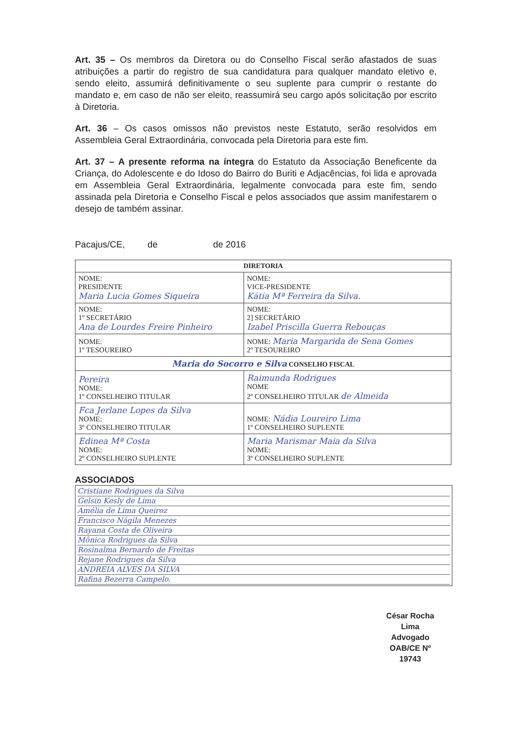Art. 35 – Os membros da Diretora ou do Conselho Fiscal serão afastados de suas atribuições a partir do registro de sua candidatura para qualquer mandato eletivo e, sendo eleito, assumirá definitivamente o seu suplente para cumprir o restante do mandato e, em caso de não ser eleito, reassumirá seu cargo após solicitação por escrito à Diretoria.
Art. 36 – Os casos omissos não previstos neste Estatuto, serão resolvidos em Assembleia Geral Extraordinária, convocada pela Diretoria para este fim.
Art. 37 – A presente reforma na íntegra do Estatuto da Associação Beneficente da Criança, do Adolescente e do Idoso do Bairro do Buriti e Adjacências, foi lida e aprovada em Assembleia Geral Extraordinária, legalmente convocada para este fim, sendo assinada pela Diretoria e Conselho Fiscal e pelos associados que assim manifestarem o desejo de também assinar.
Pacajus/CE, de de 2016
| DIRETORIA | |
| --- | --- |
| NOME: PRESIDENTE Maria Lucia Gomes Siqueira | NOME: VICE-PRESIDENTE Kátia Mª Ferreira da Silva. |
| NOME: 1º SECRETÁRIO Ana de Lourdes Freire Pinheiro | NOME: 2] SECRETÁRIO Izabel Priscilla Guerra Rebouças |
| NOME: 1º TESOUREIRO | NOME: Maria Margarida de Sena Gomes 2º TESOUREIRO |
| Maria do Socorro e Silva CONSELHO FISCAL | |
| Pereira NOME: 1º CONSELHEIRO TITULAR | Raimunda Rodrigues NOME 2º CONSELHEIRO TITULAR de Almeida |
| Fca Jerlane Lopes da Silva NOME: 3º CONSELHEIRO TITULAR | NOME: Nádia Loureiro Lima 1º CONSELHEIRO SUPLENTE |
| Edinea Mª Costa NOME: 2º CONSELHEIRO SUPLENTE | Maria Marismar Maia da Silva NOME: 3º CONSELHEIRO SUPLENTE |
ASSOCIADOS
Cristiane Rodrigues da Silva
Gelsin Kesly de Lima
Amélia de Lima Queiroz
Francisco Nágila Menezes
Rayana Costa de Oliveira
Mônica Rodrigues da Silva
Rosinalma Bernardo de Freitas
Rejane Rodrigues da Silva
ANDREIA ALVES DA SILVA
Rafina Bezerra Campelo.
César Rocha Lima
Advogado
OAB/CE Nº 19743